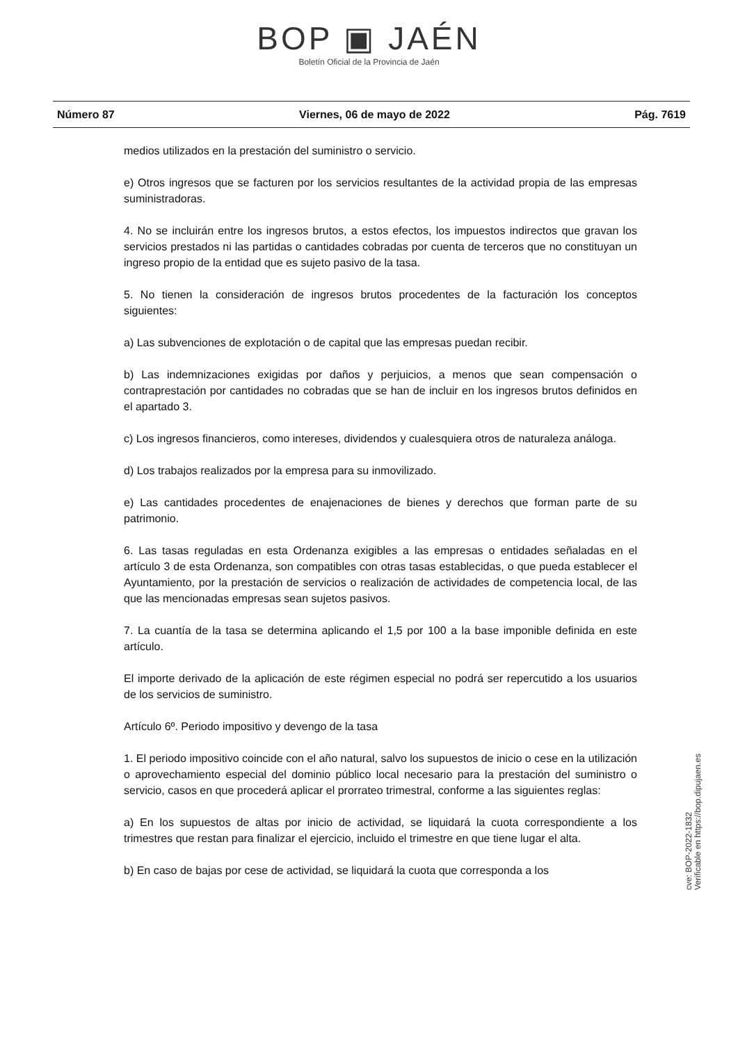BOP ▣ JAÉN
Boletín Oficial de la Provincia de Jaén
Número 87 Viernes, 06 de mayo de 2022 Pág. 7619
medios utilizados en la prestación del suministro o servicio.
e) Otros ingresos que se facturen por los servicios resultantes de la actividad propia de las empresas suministradoras.
4. No se incluirán entre los ingresos brutos, a estos efectos, los impuestos indirectos que gravan los servicios prestados ni las partidas o cantidades cobradas por cuenta de terceros que no constituyan un ingreso propio de la entidad que es sujeto pasivo de la tasa.
5. No tienen la consideración de ingresos brutos procedentes de la facturación los conceptos siguientes:
a) Las subvenciones de explotación o de capital que las empresas puedan recibir.
b) Las indemnizaciones exigidas por daños y perjuicios, a menos que sean compensación o contraprestación por cantidades no cobradas que se han de incluir en los ingresos brutos definidos en el apartado 3.
c) Los ingresos financieros, como intereses, dividendos y cualesquiera otros de naturaleza análoga.
d) Los trabajos realizados por la empresa para su inmovilizado.
e) Las cantidades procedentes de enajenaciones de bienes y derechos que forman parte de su patrimonio.
6. Las tasas reguladas en esta Ordenanza exigibles a las empresas o entidades señaladas en el artículo 3 de esta Ordenanza, son compatibles con otras tasas establecidas, o que pueda establecer el Ayuntamiento, por la prestación de servicios o realización de actividades de competencia local, de las que las mencionadas empresas sean sujetos pasivos.
7. La cuantía de la tasa se determina aplicando el 1,5 por 100 a la base imponible definida en este artículo.
El importe derivado de la aplicación de este régimen especial no podrá ser repercutido a los usuarios de los servicios de suministro.
Artículo 6º. Periodo impositivo y devengo de la tasa
1. El periodo impositivo coincide con el año natural, salvo los supuestos de inicio o cese en la utilización o aprovechamiento especial del dominio público local necesario para la prestación del suministro o servicio, casos en que procederá aplicar el prorrateo trimestral, conforme a las siguientes reglas:
a) En los supuestos de altas por inicio de actividad, se liquidará la cuota correspondiente a los trimestres que restan para finalizar el ejercicio, incluido el trimestre en que tiene lugar el alta.
b) En caso de bajas por cese de actividad, se liquidará la cuota que corresponda a los
cve: BOP-2022-1832
Verificable en https://bop.dipujaen.es